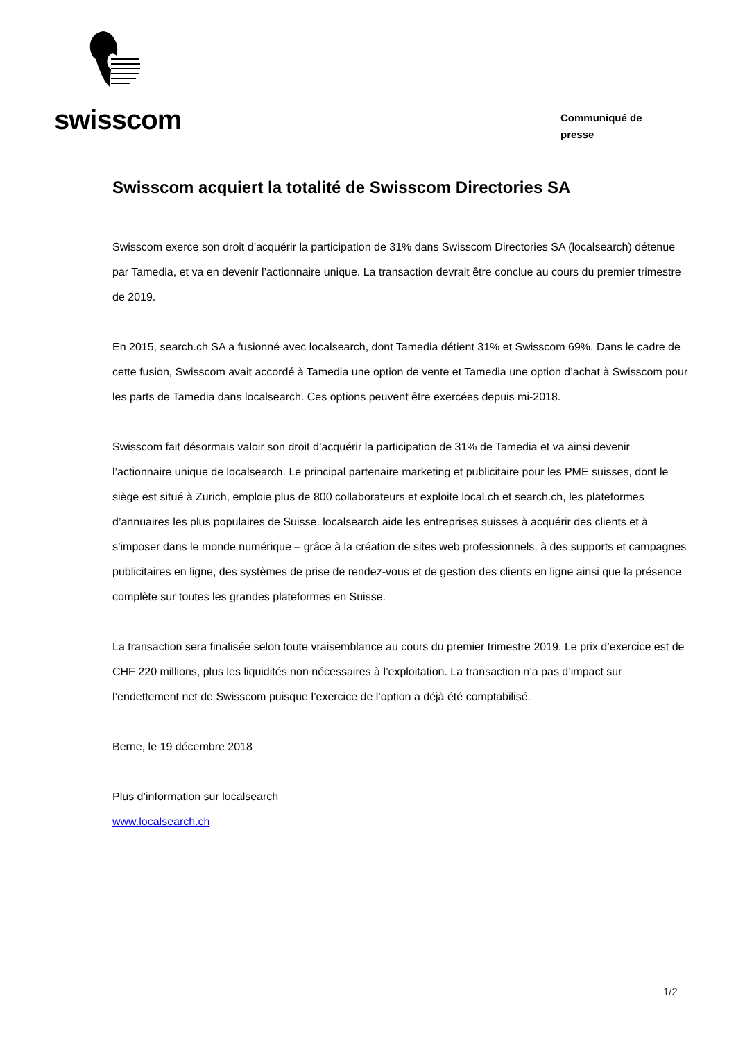swisscom
Communiqué de
presse
Swisscom acquiert la totalité de Swisscom Directories SA
Swisscom exerce son droit d’acquérir la participation de 31% dans Swisscom Directories SA (localsearch) détenue par Tamedia, et va en devenir l’actionnaire unique. La transaction devrait être conclue au cours du premier trimestre de 2019.
En 2015, search.ch SA a fusionné avec localsearch, dont Tamedia détient 31% et Swisscom 69%. Dans le cadre de cette fusion, Swisscom avait accordé à Tamedia une option de vente et Tamedia une option d’achat à Swisscom pour les parts de Tamedia dans localsearch. Ces options peuvent être exercées depuis mi-2018.
Swisscom fait désormais valoir son droit d’acquérir la participation de 31% de Tamedia et va ainsi devenir l’actionnaire unique de localsearch. Le principal partenaire marketing et publicitaire pour les PME suisses, dont le siège est situé à Zurich, emploie plus de 800 collaborateurs et exploite local.ch et search.ch, les plateformes d’annuaires les plus populaires de Suisse. localsearch aide les entreprises suisses à acquérir des clients et à s’imposer dans le monde numérique – grâce à la création de sites web professionnels, à des supports et campagnes publicitaires en ligne, des systèmes de prise de rendez-vous et de gestion des clients en ligne ainsi que la présence complète sur toutes les grandes plateformes en Suisse.
La transaction sera finalisée selon toute vraisemblance au cours du premier trimestre 2019. Le prix d’exercice est de CHF 220 millions, plus les liquidités non nécessaires à l’exploitation. La transaction n’a pas d’impact sur l’endettement net de Swisscom puisque l’exercice de l’option a déjà été comptabilisé.
Berne, le 19 décembre 2018
Plus d’information sur localsearch
www.localsearch.ch
1/2